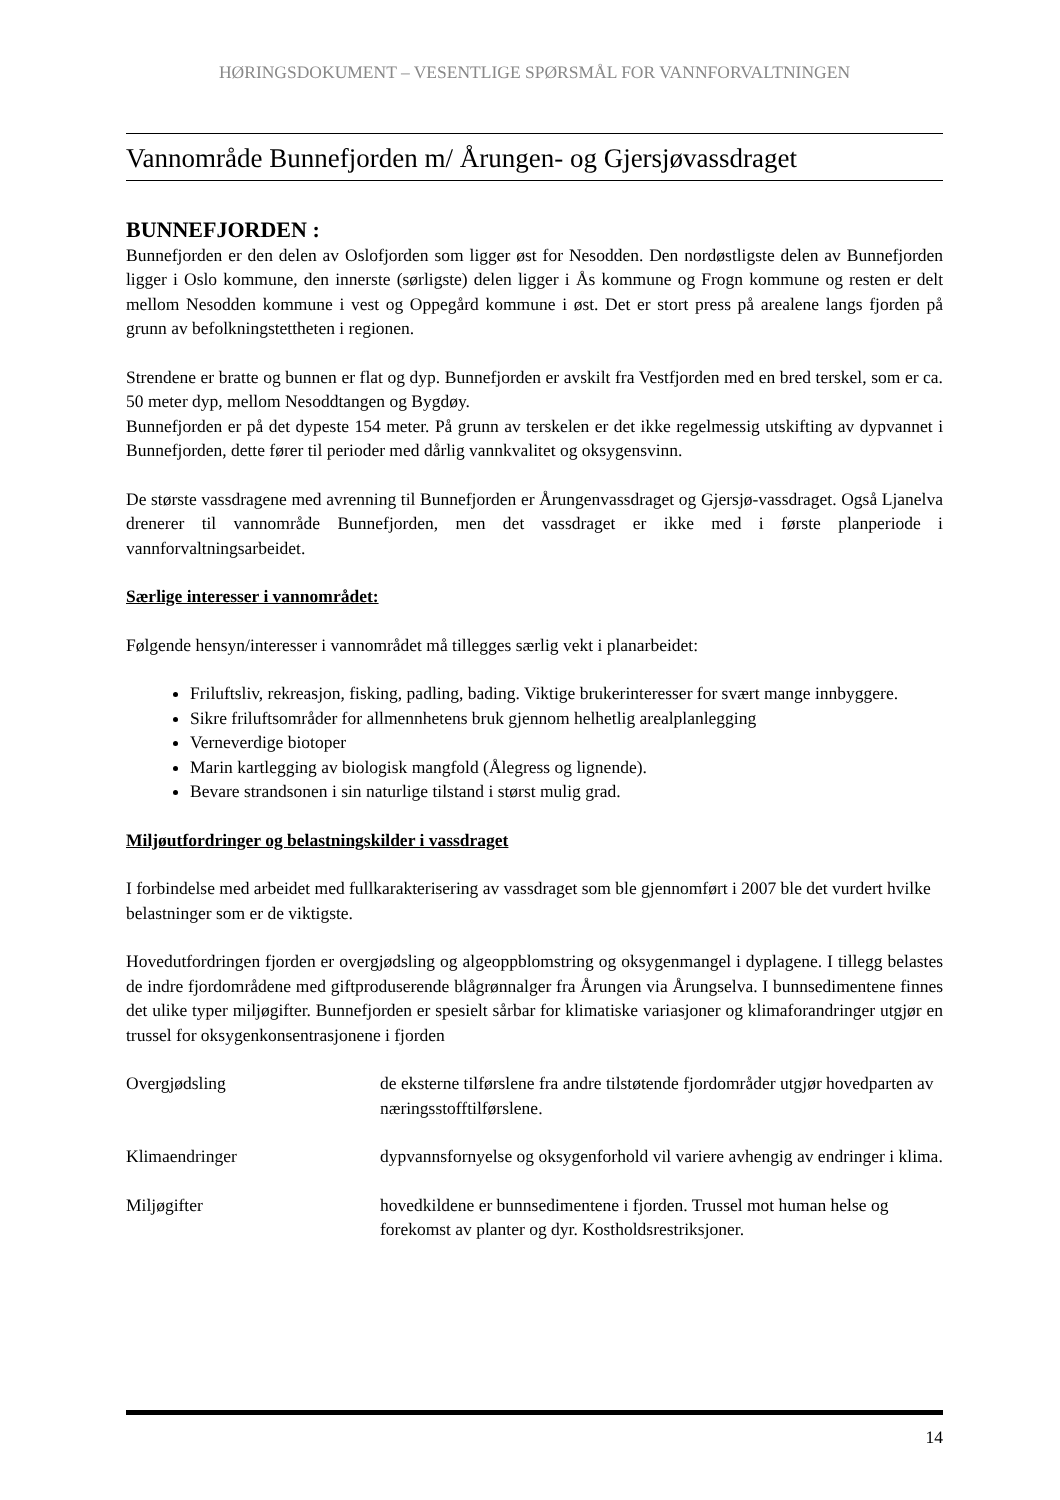HØRINGSDOKUMENT – VESENTLIGE SPØRSMÅL FOR VANNFORVALTNINGEN
Vannområde Bunnefjorden m/ Årungen- og Gjersjøvassdraget
BUNNEFJORDEN :
Bunnefjorden er den delen av Oslofjorden som ligger øst for Nesodden. Den nordøstligste delen av Bunnefjorden ligger i Oslo kommune, den innerste (sørligste) delen ligger i Ås kommune og Frogn kommune og resten er delt mellom Nesodden kommune i vest og Oppegård kommune i øst. Det er stort press på arealene langs fjorden på grunn av befolkningstettheten i regionen.
Strendene er bratte og bunnen er flat og dyp. Bunnefjorden er avskilt fra Vestfjorden med en bred terskel, som er ca. 50 meter dyp, mellom Nesoddtangen og Bygdøy.
Bunnefjorden er på det dypeste 154 meter. På grunn av terskelen er det ikke regelmessig utskifting av dypvannet i Bunnefjorden, dette fører til perioder med dårlig vannkvalitet og oksygensvinn.
De største vassdragene med avrenning til Bunnefjorden er Årungenvassdraget og Gjersjø-vassdraget. Også Ljanelva drenerer til vannområde Bunnefjorden, men det vassdraget er ikke med i første planperiode i vannforvaltningsarbeidet.
Særlige interesser i vannområdet:
Følgende hensyn/interesser i vannområdet må tillegges særlig vekt i planarbeidet:
Friluftsliv, rekreasjon, fisking, padling, bading. Viktige brukerinteresser for svært mange innbyggere.
Sikre friluftsområder for allmennhetens bruk gjennom helhetlig arealplanlegging
Verneverdige biotoper
Marin kartlegging av biologisk mangfold (Ålegress og lignende).
Bevare strandsonen i sin naturlige tilstand i størst mulig grad.
Miljøutfordringer og belastningskilder i vassdraget
I forbindelse med arbeidet med fullkarakterisering av vassdraget som ble gjennomført i 2007 ble det vurdert hvilke belastninger som er de viktigste.
Hovedutfordringen fjorden er overgjødsling og algeoppblomstring og oksygenmangel i dyplagene. I tillegg belastes de indre fjordområdene med giftproduserende blågrønnalger fra Årungen via Årungselva. I bunnsedimentene finnes det ulike typer miljøgifter. Bunnefjorden er spesielt sårbar for klimatiske variasjoner og klimaforandringer utgjør en trussel for oksygenkonsentrasjonene i fjorden
| Overgjødsling | de eksterne tilførslene fra andre tilstøtende fjordområder utgjør hovedparten av næringsstofftilførslene. |
| Klimaendringer | dypvannsfornyelse og oksygenforhold vil variere avhengig av endringer i klima. |
| Miljøgifter | hovedkildene er bunnsedimentene i fjorden. Trussel mot human helse og forekomst av planter og dyr. Kostholdsrestriksjoner. |
14